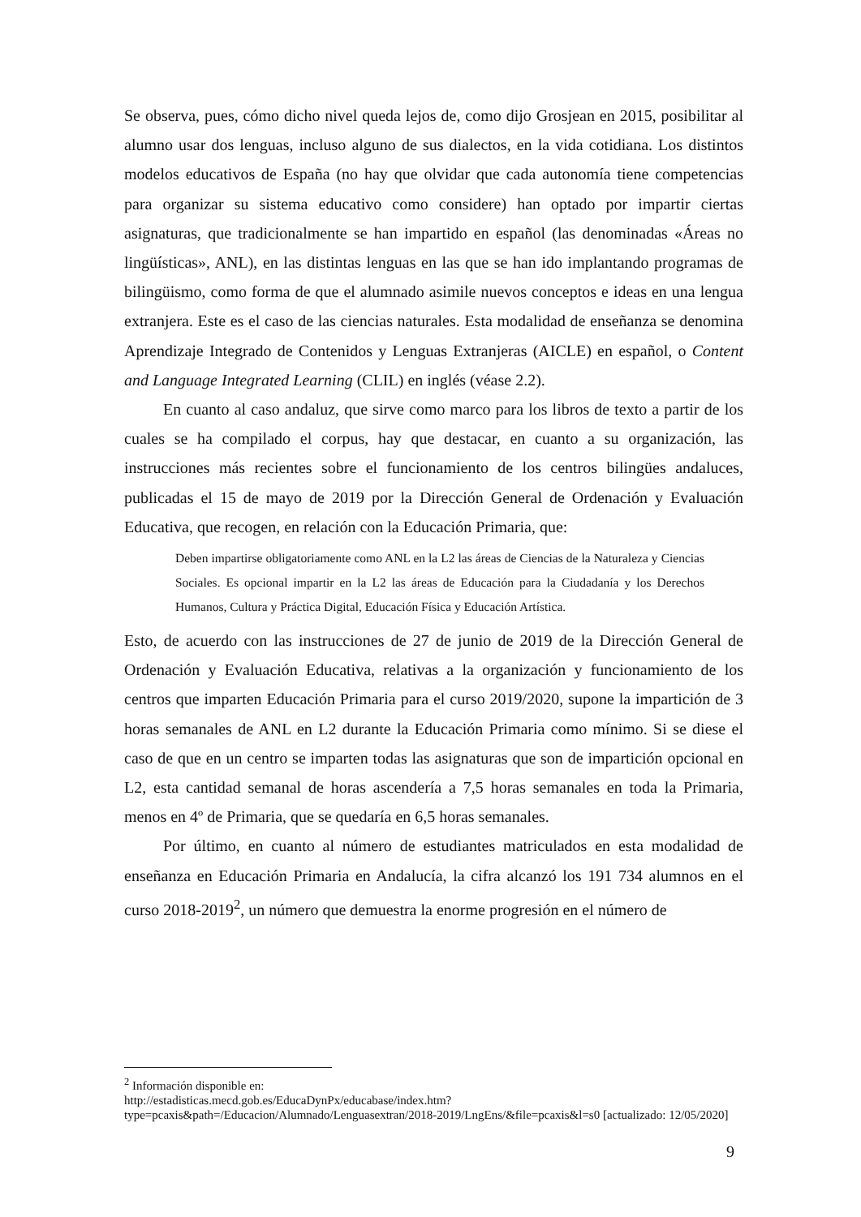Se observa, pues, cómo dicho nivel queda lejos de, como dijo Grosjean en 2015, posibilitar al alumno usar dos lenguas, incluso alguno de sus dialectos, en la vida cotidiana. Los distintos modelos educativos de España (no hay que olvidar que cada autonomía tiene competencias para organizar su sistema educativo como considere) han optado por impartir ciertas asignaturas, que tradicionalmente se han impartido en español (las denominadas «Áreas no lingüísticas», ANL), en las distintas lenguas en las que se han ido implantando programas de bilingüismo, como forma de que el alumnado asimile nuevos conceptos e ideas en una lengua extranjera. Este es el caso de las ciencias naturales. Esta modalidad de enseñanza se denomina Aprendizaje Integrado de Contenidos y Lenguas Extranjeras (AICLE) en español, o Content and Language Integrated Learning (CLIL) en inglés (véase 2.2).
En cuanto al caso andaluz, que sirve como marco para los libros de texto a partir de los cuales se ha compilado el corpus, hay que destacar, en cuanto a su organización, las instrucciones más recientes sobre el funcionamiento de los centros bilingües andaluces, publicadas el 15 de mayo de 2019 por la Dirección General de Ordenación y Evaluación Educativa, que recogen, en relación con la Educación Primaria, que:
Deben impartirse obligatoriamente como ANL en la L2 las áreas de Ciencias de la Naturaleza y Ciencias Sociales. Es opcional impartir en la L2 las áreas de Educación para la Ciudadanía y los Derechos Humanos, Cultura y Práctica Digital, Educación Física y Educación Artística.
Esto, de acuerdo con las instrucciones de 27 de junio de 2019 de la Dirección General de Ordenación y Evaluación Educativa, relativas a la organización y funcionamiento de los centros que imparten Educación Primaria para el curso 2019/2020, supone la impartición de 3 horas semanales de ANL en L2 durante la Educación Primaria como mínimo. Si se diese el caso de que en un centro se imparten todas las asignaturas que son de impartición opcional en L2, esta cantidad semanal de horas ascendería a 7,5 horas semanales en toda la Primaria, menos en 4º de Primaria, que se quedaría en 6,5 horas semanales.
Por último, en cuanto al número de estudiantes matriculados en esta modalidad de enseñanza en Educación Primaria en Andalucía, la cifra alcanzó los 191 734 alumnos en el curso 2018-2019<sup>2</sup>, un número que demuestra la enorme progresión en el número de
<sup>2</sup> Información disponible en:
http://estadisticas.mecd.gob.es/EducaDynPx/educabase/index.htm?type=pcaxis&path=/Educacion/Alumnado/Lenguasextran/2018-2019/LngEns/&file=pcaxis&l=s0 [actualizado: 12/05/2020]
9